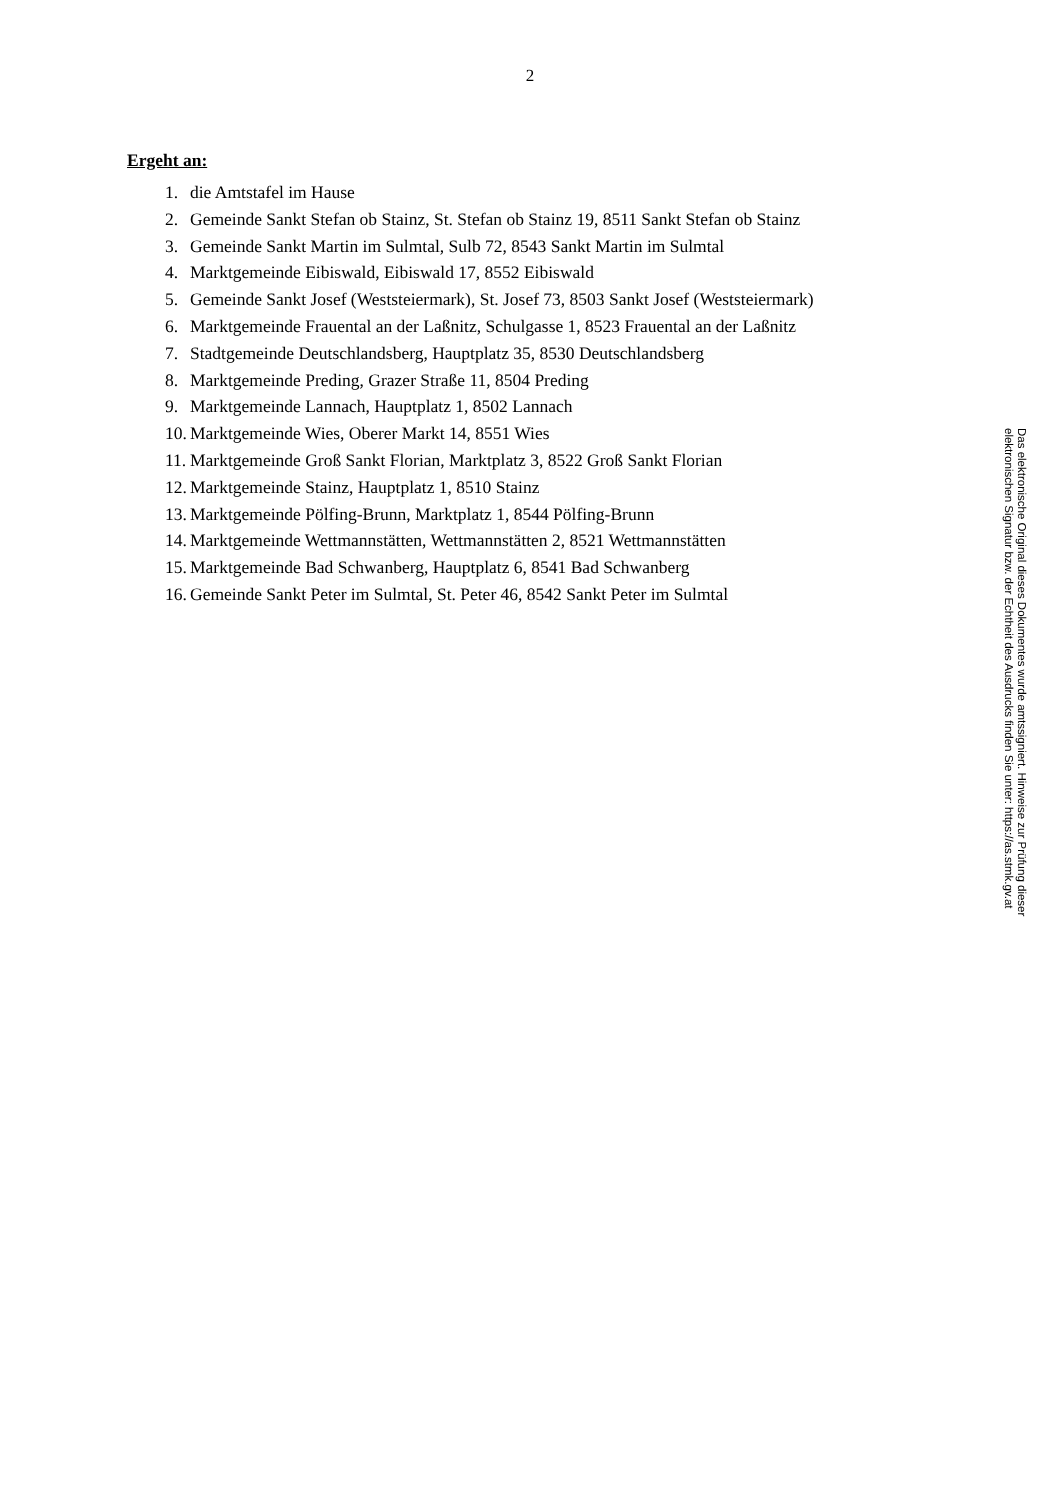2
Ergeht an:
1. die Amtstafel im Hause
2. Gemeinde Sankt Stefan ob Stainz, St. Stefan ob Stainz 19, 8511 Sankt Stefan ob Stainz
3. Gemeinde Sankt Martin im Sulmtal, Sulb 72, 8543 Sankt Martin im Sulmtal
4. Marktgemeinde Eibiswald, Eibiswald 17, 8552 Eibiswald
5. Gemeinde Sankt Josef (Weststeiermark), St. Josef 73, 8503 Sankt Josef (Weststeiermark)
6. Marktgemeinde Frauental an der Laßnitz, Schulgasse 1, 8523 Frauental an der Laßnitz
7. Stadtgemeinde Deutschlandsberg, Hauptplatz 35, 8530 Deutschlandsberg
8. Marktgemeinde Preding, Grazer Straße 11, 8504 Preding
9. Marktgemeinde Lannach, Hauptplatz 1, 8502 Lannach
10. Marktgemeinde Wies, Oberer Markt 14, 8551 Wies
11. Marktgemeinde Groß Sankt Florian, Marktplatz 3, 8522 Groß Sankt Florian
12. Marktgemeinde Stainz, Hauptplatz 1, 8510 Stainz
13. Marktgemeinde Pölfing-Brunn, Marktplatz 1, 8544 Pölfing-Brunn
14. Marktgemeinde Wettmannstätten, Wettmannstätten 2, 8521 Wettmannstätten
15. Marktgemeinde Bad Schwanberg, Hauptplatz 6, 8541 Bad Schwanberg
16. Gemeinde Sankt Peter im Sulmtal, St. Peter 46, 8542 Sankt Peter im Sulmtal
Das elektronische Original dieses Dokumentes wurde amtssigniert. Hinweise zur Prüfung dieser elektronischen Signatur bzw. der Echtheit des Ausdrucks finden Sie unter: https://as.stmk.gv.at